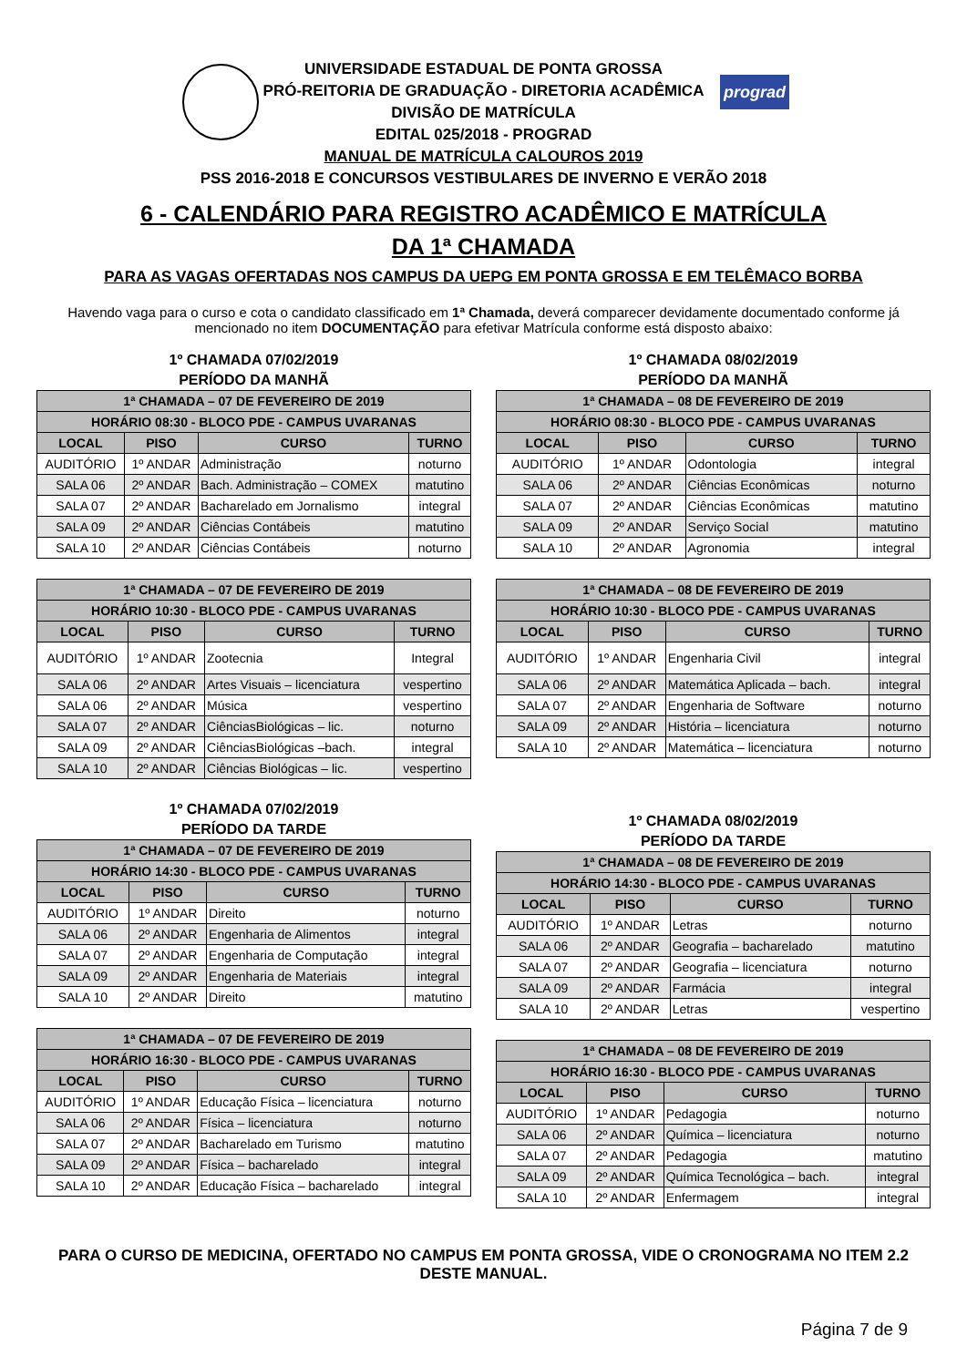prograd
UNIVERSIDADE ESTADUAL DE PONTA GROSSA
PRÓ-REITORIA DE GRADUAÇÃO - DIRETORIA ACADÊMICA
DIVISÃO DE MATRÍCULA
EDITAL 025/2018 - PROGRAD
MANUAL DE MATRÍCULA CALOUROS 2019
PSS 2016-2018 E CONCURSOS VESTIBULARES DE INVERNO E VERÃO 2018
6 - CALENDÁRIO PARA REGISTRO ACADÊMICO E MATRÍCULA
DA 1ª CHAMADA
PARA AS VAGAS OFERTADAS NOS CAMPUS DA UEPG EM PONTA GROSSA E EM TELÊMACO BORBA
Havendo vaga para o curso e cota o candidato classificado em 1ª Chamada, deverá comparecer devidamente documentado conforme já mencionado no item DOCUMENTAÇÃO para efetivar Matrícula conforme está disposto abaixo:
1º CHAMADA 07/02/2019
PERÍODO DA MANHÃ
| 1ª CHAMADA – 07 DE FEVEREIRO DE 2019 | | | |
| --- | --- | --- | --- |
| HORÁRIO 08:30 - BLOCO PDE - CAMPUS UVARANAS | | | |
| LOCAL | PISO | CURSO | TURNO |
| AUDITÓRIO | 1º ANDAR | Administração | noturno |
| SALA 06 | 2º ANDAR | Bach. Administração – COMEX | matutino |
| SALA 07 | 2º ANDAR | Bacharelado em Jornalismo | integral |
| SALA 09 | 2º ANDAR | Ciências Contábeis | matutino |
| SALA 10 | 2º ANDAR | Ciências Contábeis | noturno |
| 1ª CHAMADA – 07 DE FEVEREIRO DE 2019 | | | |
| --- | --- | --- | --- |
| HORÁRIO 10:30 - BLOCO PDE - CAMPUS UVARANAS | | | |
| LOCAL | PISO | CURSO | TURNO |
| AUDITÓRIO | 1º ANDAR | Zootecnia | Integral |
| SALA 06 | 2º ANDAR | Artes Visuais – licenciatura | vespertino |
| SALA 06 | 2º ANDAR | Música | vespertino |
| SALA 07 | 2º ANDAR | CiênciasBiológicas – lic. | noturno |
| SALA 09 | 2º ANDAR | CiênciasBiológicas –bach. | integral |
| SALA 10 | 2º ANDAR | Ciências Biológicas – lic. | vespertino |
1º CHAMADA 07/02/2019
PERÍODO DA TARDE
| 1ª CHAMADA – 07 DE FEVEREIRO DE 2019 | | | |
| --- | --- | --- | --- |
| HORÁRIO 14:30 - BLOCO PDE - CAMPUS UVARANAS | | | |
| LOCAL | PISO | CURSO | TURNO |
| AUDITÓRIO | 1º ANDAR | Direito | noturno |
| SALA 06 | 2º ANDAR | Engenharia de Alimentos | integral |
| SALA 07 | 2º ANDAR | Engenharia de Computação | integral |
| SALA 09 | 2º ANDAR | Engenharia de Materiais | integral |
| SALA 10 | 2º ANDAR | Direito | matutino |
| 1ª CHAMADA – 07 DE FEVEREIRO DE 2019 | | | |
| --- | --- | --- | --- |
| HORÁRIO 16:30 - BLOCO PDE - CAMPUS UVARANAS | | | |
| LOCAL | PISO | CURSO | TURNO |
| AUDITÓRIO | 1º ANDAR | Educação Física – licenciatura | noturno |
| SALA 06 | 2º ANDAR | Física – licenciatura | noturno |
| SALA 07 | 2º ANDAR | Bacharelado em Turismo | matutino |
| SALA 09 | 2º ANDAR | Física – bacharelado | integral |
| SALA 10 | 2º ANDAR | Educação Física – bacharelado | integral |
1º CHAMADA 08/02/2019
PERÍODO DA MANHÃ
| 1ª CHAMADA – 08 DE FEVEREIRO DE 2019 | | | |
| --- | --- | --- | --- |
| HORÁRIO 08:30 - BLOCO PDE - CAMPUS UVARANAS | | | |
| LOCAL | PISO | CURSO | TURNO |
| AUDITÓRIO | 1º ANDAR | Odontologia | integral |
| SALA 06 | 2º ANDAR | Ciências Econômicas | noturno |
| SALA 07 | 2º ANDAR | Ciências Econômicas | matutino |
| SALA 09 | 2º ANDAR | Serviço Social | matutino |
| SALA 10 | 2º ANDAR | Agronomia | integral |
| 1ª CHAMADA – 08 DE FEVEREIRO DE 2019 | | | |
| --- | --- | --- | --- |
| HORÁRIO 10:30 - BLOCO PDE - CAMPUS UVARANAS | | | |
| LOCAL | PISO | CURSO | TURNO |
| AUDITÓRIO | 1º ANDAR | Engenharia Civil | integral |
| SALA 06 | 2º ANDAR | Matemática Aplicada – bach. | integral |
| SALA 07 | 2º ANDAR | Engenharia de Software | noturno |
| SALA 09 | 2º ANDAR | História – licenciatura | noturno |
| SALA 10 | 2º ANDAR | Matemática – licenciatura | noturno |
1º CHAMADA 08/02/2019
PERÍODO DA TARDE
| 1ª CHAMADA – 08 DE FEVEREIRO DE 2019 | | | |
| --- | --- | --- | --- |
| HORÁRIO 14:30 - BLOCO PDE - CAMPUS UVARANAS | | | |
| LOCAL | PISO | CURSO | TURNO |
| AUDITÓRIO | 1º ANDAR | Letras | noturno |
| SALA 06 | 2º ANDAR | Geografia – bacharelado | matutino |
| SALA 07 | 2º ANDAR | Geografia – licenciatura | noturno |
| SALA 09 | 2º ANDAR | Farmácia | integral |
| SALA 10 | 2º ANDAR | Letras | vespertino |
| 1ª CHAMADA – 08 DE FEVEREIRO DE 2019 | | | |
| --- | --- | --- | --- |
| HORÁRIO 16:30 - BLOCO PDE - CAMPUS UVARANAS | | | |
| LOCAL | PISO | CURSO | TURNO |
| AUDITÓRIO | 1º ANDAR | Pedagogia | noturno |
| SALA 06 | 2º ANDAR | Química – licenciatura | noturno |
| SALA 07 | 2º ANDAR | Pedagogia | matutino |
| SALA 09 | 2º ANDAR | Química Tecnológica – bach. | integral |
| SALA 10 | 2º ANDAR | Enfermagem | integral |
PARA O CURSO DE MEDICINA, OFERTADO NO CAMPUS EM PONTA GROSSA, VIDE O CRONOGRAMA NO ITEM 2.2 DESTE MANUAL.
Página 7 de 9